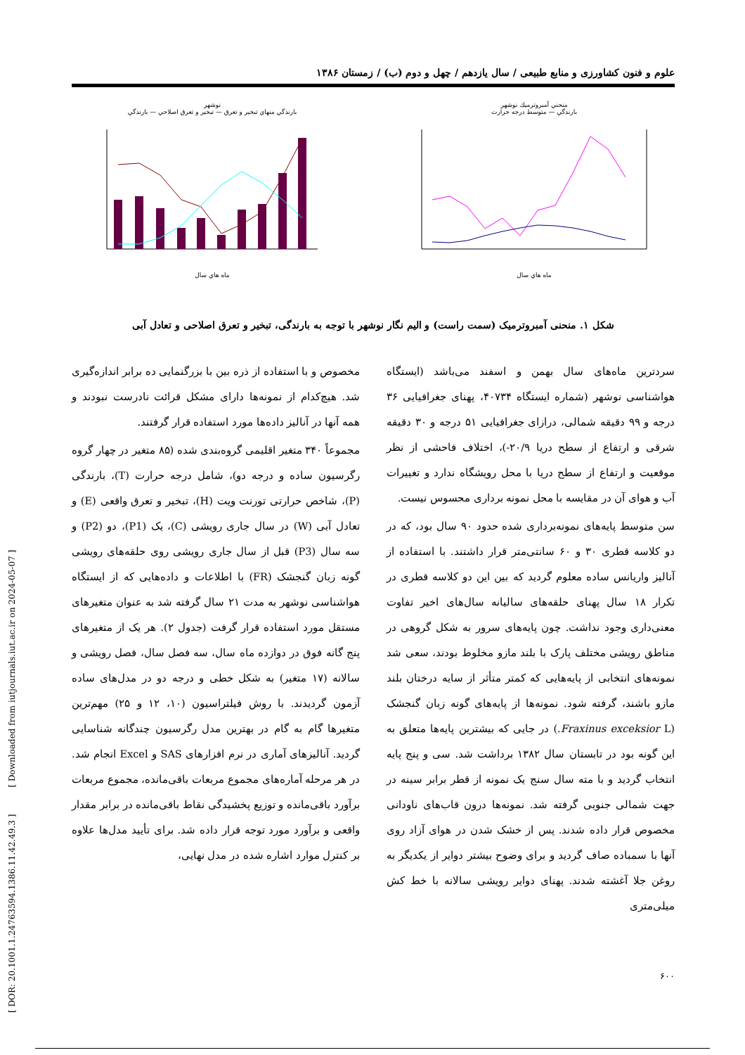[ DOR: 20.1001.1.24763594.1386.11.42.49.3 ] [ Downloaded from iutjournals.iut.ac.ir on 2024-05-07 ]
علوم و فنون کشاورزی و منابع طبیعی / سال یازدهم / چهل و دوم (ب) / زمستان ۱۳۸۶
نوشهر
بارندگي منهاي تبخير و تعرق — تبخير و تعرق اصلاحي — بارندگي
ماه هاي سال
منحني آمبروترميك نوشهر
بارندگي — متوسط درجه حرارت
ماه هاي سال
شکل ۱. منحنی آمبروترمیک (سمت راست) و الیم نگار نوشهر با توجه به بارندگی، تبخیر و تعرق اصلاحی و تعادل آبی
سردترین ماه‌های سال بهمن و اسفند می‌باشد (ایستگاه هواشناسی نوشهر (شماره ایستگاه ۴۰۷۳۴، پهنای جغرافیایی ۳۶ درجه و ۹۹ دقیقه شمالی، درازای جغرافیایی ۵۱ درجه و ۳۰ دقیقه شرقی و ارتفاع از سطح دریا ۲۰/۹-)، اختلاف فاحشی از نظر موقعیت و ارتفاع از سطح دریا با محل رویشگاه ندارد و تغییرات آب و هوای آن در مقایسه با محل نمونه برداری محسوس نیست.
سن متوسط پایه‌های نمونه‌برداری شده حدود ۹۰ سال بود، که در دو کلاسه قطری ۳۰ و ۶۰ سانتی‌متر قرار داشتند. با استفاده از آنالیز واریانس ساده معلوم گردید که بین این دو کلاسه قطری در تکرار ۱۸ سال پهنای حلقه‌های سالیانه سال‌های اخیر تفاوت معنی‌داری وجود نداشت. چون پایه‌های سرور به شکل گروهی در مناطق رویشی مختلف پارک با بلند مازو مخلوط بودند، سعی شد نمونه‌های انتخابی از پایه‌هایی که کمتر متأثر از سایه درختان بلند مازو باشند، گرفته شود. نمونه‌ها از پایه‌های گونه زبان گنجشک (Fraxinus exceksior L.) در جایی که بیشترین پایه‌ها متعلق به این گونه بود در تابستان سال ۱۳۸۲ برداشت شد. سی و پنج پایه انتخاب گردید و با مته سال سنج یک نمونه از قطر برابر سینه در جهت شمالی جنوبی گرفته شد. نمونه‌ها درون قاب‌های ناودانی مخصوص قرار داده شدند. پس از خشک شدن در هوای آزاد روی آنها با سمباده صاف گردید و برای وضوح بیشتر دوایر از یکدیگر به روغن جلا آغشته شدند. پهنای دوایر رویشی سالانه با خط کش میلی‌متری
مخصوص و با استفاده از ذره بین با بزرگنمایی ده برابر اندازه‌گیری شد. هیچ‌کدام از نمونه‌ها دارای مشکل قرائت نادرست نبودند و همه آنها در آنالیز داده‌ها مورد استفاده قرار گرفتند.
مجموعاً ۳۴۰ متغیر اقلیمی گروه‌بندی شده (۸۵ متغیر در چهار گروه رگرسیون ساده و درجه دو)، شامل درجه حرارت (T)، بارندگی (P)، شاخص حرارتی تورنت ویت (H)، تبخیر و تعرق واقعی (E) و تعادل آبی (W) در سال جاری رویشی (C)، یک (P1)، دو (P2) و سه سال (P3) قبل از سال جاری رویشی روی حلقه‌های رویشی گونه زبان گنجشک (FR) با اطلاعات و داده‌هایی که از ایستگاه هواشناسی نوشهر به مدت ۲۱ سال گرفته شد به عنوان متغیرهای مستقل مورد استفاده قرار گرفت (جدول ۲). هر یک از متغیرهای پنج گانه فوق در دوازده ماه سال، سه فصل سال، فصل رویشی و سالانه (۱۷ متغیر) به شکل خطی و درجه دو در مدل‌های ساده آزمون گردیدند. با روش فیلتراسیون (۱۰، ۱۲ و ۲۵) مهم‌ترین متغیرها گام به گام در بهترین مدل رگرسیون چندگانه شناسایی گردید. آنالیزهای آماری در نرم افزارهای SAS و Excel انجام شد. در هر مرحله آماره‌های مجموع مربعات باقی‌مانده، مجموع مربعات برآورد باقی‌مانده و توزیع پخشیدگی نقاط باقی‌مانده در برابر مقدار واقعی و برآورد مورد توجه قرار داده شد. برای تأیید مدل‌ها علاوه بر کنترل موارد اشاره شده در مدل نهایی،
۶۰۰